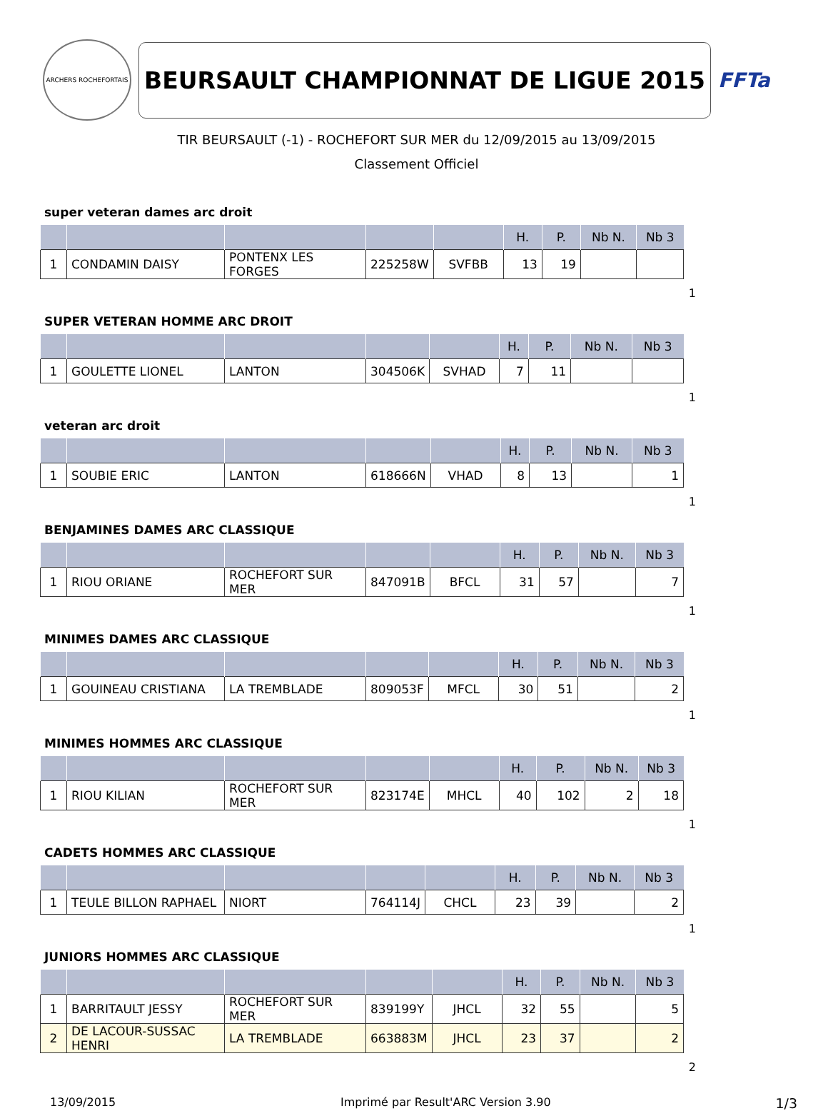ARCHERS ROCHEFORTAIS
BEURSAULT CHAMPIONNAT DE LIGUE 2015
FFTa
TIR BEURSAULT (-1) - ROCHEFORT SUR MER du 12/09/2015 au 13/09/2015
Classement Officiel
super veteran dames arc droit
| | | | | | H. | P. | Nb N. | Nb 3 |
| --- | --- | --- | --- | --- | --- | --- | --- | --- |
| 1 | CONDAMIN DAISY | PONTENX LES FORGES | 225258W | SVFBB | 13 | 19 | | |
1
SUPER VETERAN HOMME ARC DROIT
| | | | | | H. | P. | Nb N. | Nb 3 |
| --- | --- | --- | --- | --- | --- | --- | --- | --- |
| 1 | GOULETTE LIONEL | LANTON | 304506K | SVHAD | 7 | 11 | | |
1
veteran arc droit
| | | | | | H. | P. | Nb N. | Nb 3 |
| --- | --- | --- | --- | --- | --- | --- | --- | --- |
| 1 | SOUBIE ERIC | LANTON | 618666N | VHAD | 8 | 13 | | 1 |
1
BENJAMINES DAMES ARC CLASSIQUE
| | | | | | H. | P. | Nb N. | Nb 3 |
| --- | --- | --- | --- | --- | --- | --- | --- | --- |
| 1 | RIOU ORIANE | ROCHEFORT SUR MER | 847091B | BFCL | 31 | 57 | | 7 |
1
MINIMES DAMES ARC CLASSIQUE
| | | | | | H. | P. | Nb N. | Nb 3 |
| --- | --- | --- | --- | --- | --- | --- | --- | --- |
| 1 | GOUINEAU CRISTIANA | LA TREMBLADE | 809053F | MFCL | 30 | 51 | | 2 |
1
MINIMES HOMMES ARC CLASSIQUE
| | | | | | H. | P. | Nb N. | Nb 3 |
| --- | --- | --- | --- | --- | --- | --- | --- | --- |
| 1 | RIOU KILIAN | ROCHEFORT SUR MER | 823174E | MHCL | 40 | 102 | 2 | 18 |
1
CADETS HOMMES ARC CLASSIQUE
| | | | | | H. | P. | Nb N. | Nb 3 |
| --- | --- | --- | --- | --- | --- | --- | --- | --- |
| 1 | TEULE BILLON RAPHAEL | NIORT | 764114J | CHCL | 23 | 39 | | 2 |
1
JUNIORS HOMMES ARC CLASSIQUE
| | | | | | H. | P. | Nb N. | Nb 3 |
| --- | --- | --- | --- | --- | --- | --- | --- | --- |
| 1 | BARRITAULT JESSY | ROCHEFORT SUR MER | 839199Y | JHCL | 32 | 55 | | 5 |
| 2 | DE LACOUR-SUSSAC HENRI | LA TREMBLADE | 663883M | JHCL | 23 | 37 | | 2 |
2
13/09/2015 Imprimé par Result'ARC Version 3.90 1/3